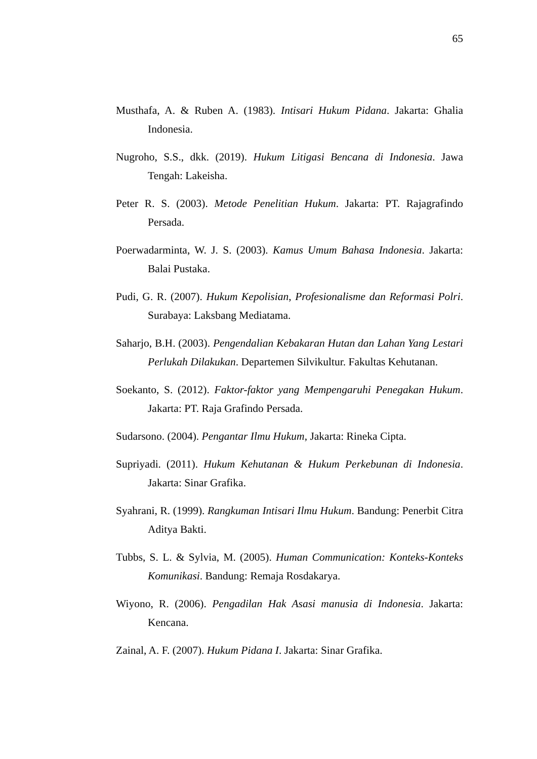65
Musthafa, A. & Ruben A. (1983). Intisari Hukum Pidana. Jakarta: Ghalia Indonesia.
Nugroho, S.S., dkk. (2019). Hukum Litigasi Bencana di Indonesia. Jawa Tengah: Lakeisha.
Peter R. S. (2003). Metode Penelitian Hukum. Jakarta: PT. Rajagrafindo Persada.
Poerwadarminta, W. J. S. (2003). Kamus Umum Bahasa Indonesia. Jakarta: Balai Pustaka.
Pudi, G. R. (2007). Hukum Kepolisian, Profesionalisme dan Reformasi Polri. Surabaya: Laksbang Mediatama.
Saharjo, B.H. (2003). Pengendalian Kebakaran Hutan dan Lahan Yang Lestari Perlukah Dilakukan. Departemen Silvikultur. Fakultas Kehutanan.
Soekanto, S. (2012). Faktor-faktor yang Mempengaruhi Penegakan Hukum. Jakarta: PT. Raja Grafindo Persada.
Sudarsono. (2004). Pengantar Ilmu Hukum, Jakarta: Rineka Cipta.
Supriyadi. (2011). Hukum Kehutanan & Hukum Perkebunan di Indonesia. Jakarta: Sinar Grafika.
Syahrani, R. (1999). Rangkuman Intisari Ilmu Hukum. Bandung: Penerbit Citra Aditya Bakti.
Tubbs, S. L. & Sylvia, M. (2005). Human Communication: Konteks-Konteks Komunikasi. Bandung: Remaja Rosdakarya.
Wiyono, R. (2006). Pengadilan Hak Asasi manusia di Indonesia. Jakarta: Kencana.
Zainal, A. F. (2007). Hukum Pidana I. Jakarta: Sinar Grafika.